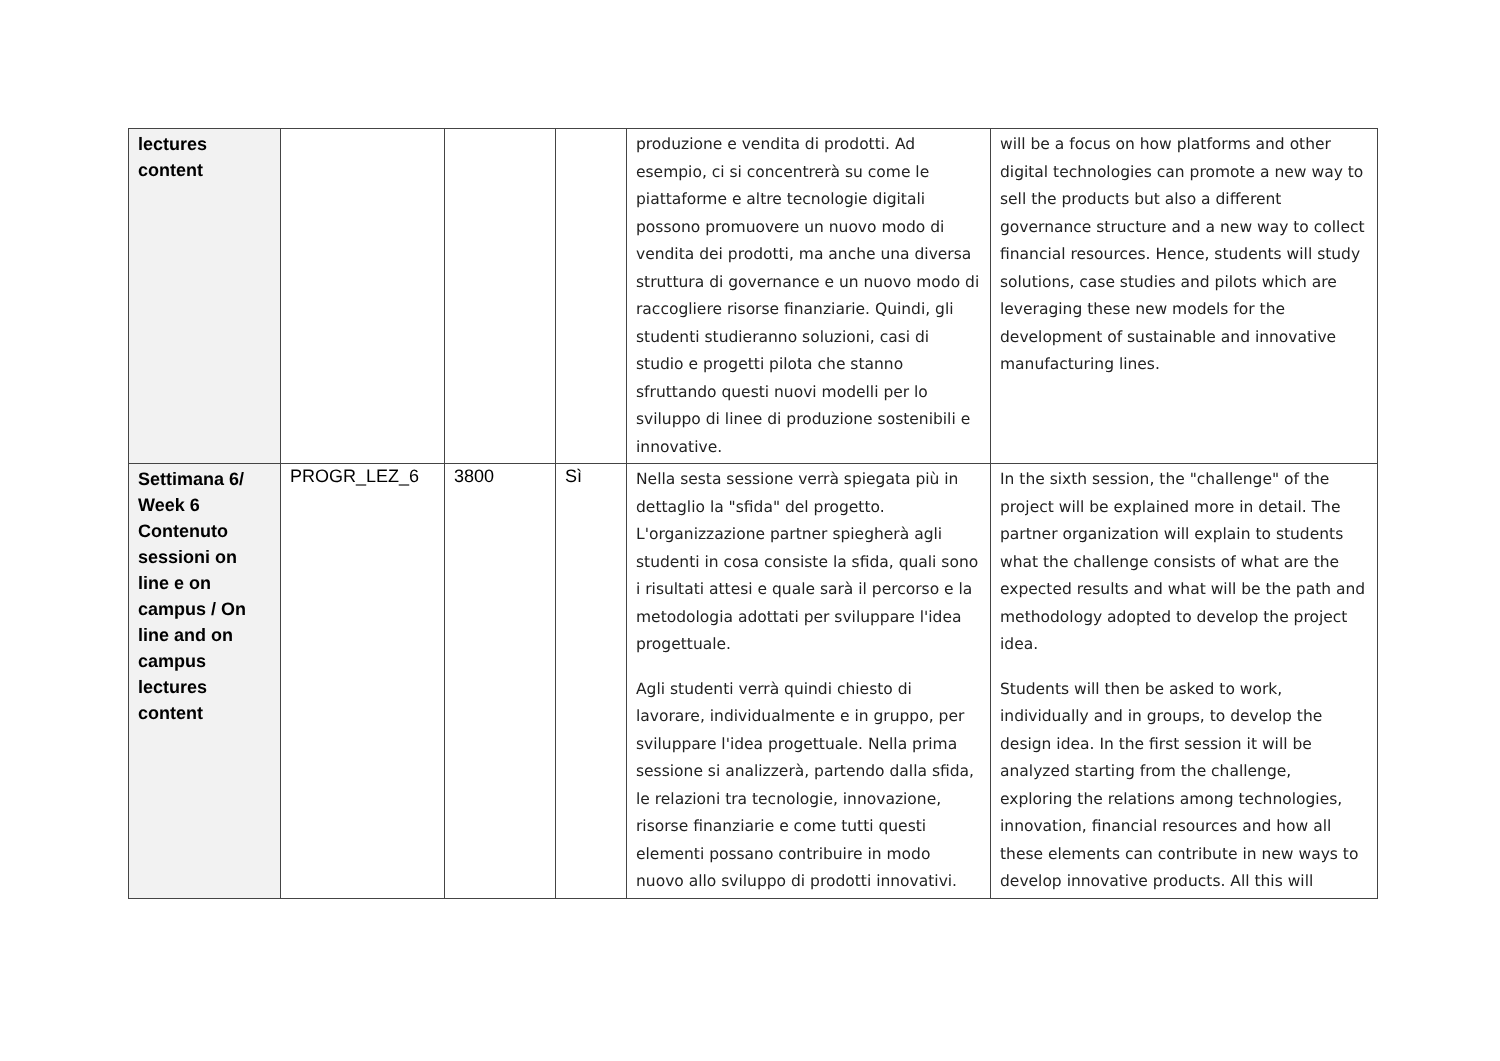| lectures content | | | | produzione e vendita di prodotti. Ad esempio, ci si concentrerà su come le piattaforme e altre tecnologie digitali possono promuovere un nuovo modo di vendita dei prodotti, ma anche una diversa struttura di governance e un nuovo modo di raccogliere risorse finanziarie. Quindi, gli studenti studieranno soluzioni, casi di studio e progetti pilota che stanno sfruttando questi nuovi modelli per lo sviluppo di linee di produzione sostenibili e innovative. | will be a focus on how platforms and other digital technologies can promote a new way to sell the products but also a different governance structure and a new way to collect financial resources. Hence, students will study solutions, case studies and pilots which are leveraging these new models for the development of sustainable and innovative manufacturing lines. |
| Settimana 6/ Week 6 Contenuto sessioni on line e on campus / On line and on campus lectures content | PROGR_LEZ_6 | 3800 | Sì | Nella sesta sessione verrà spiegata più in dettaglio la "sfida" del progetto. L'organizzazione partner spiegherà agli studenti in cosa consiste la sfida, quali sono i risultati attesi e quale sarà il percorso e la metodologia adottati per sviluppare l'idea progettuale. Agli studenti verrà quindi chiesto di lavorare, individualmente e in gruppo, per sviluppare l'idea progettuale. Nella prima sessione si analizzerà, partendo dalla sfida, le relazioni tra tecnologie, innovazione, risorse finanziarie e come tutti questi elementi possano contribuire in modo nuovo allo sviluppo di prodotti innovativi. | In the sixth session, the "challenge" of the project will be explained more in detail. The partner organization will explain to students what the challenge consists of what are the expected results and what will be the path and methodology adopted to develop the project idea. Students will then be asked to work, individually and in groups, to develop the design idea. In the first session it will be analyzed starting from the challenge, exploring the relations among technologies, innovation, financial resources and how all these elements can contribute in new ways to develop innovative products. All this will |